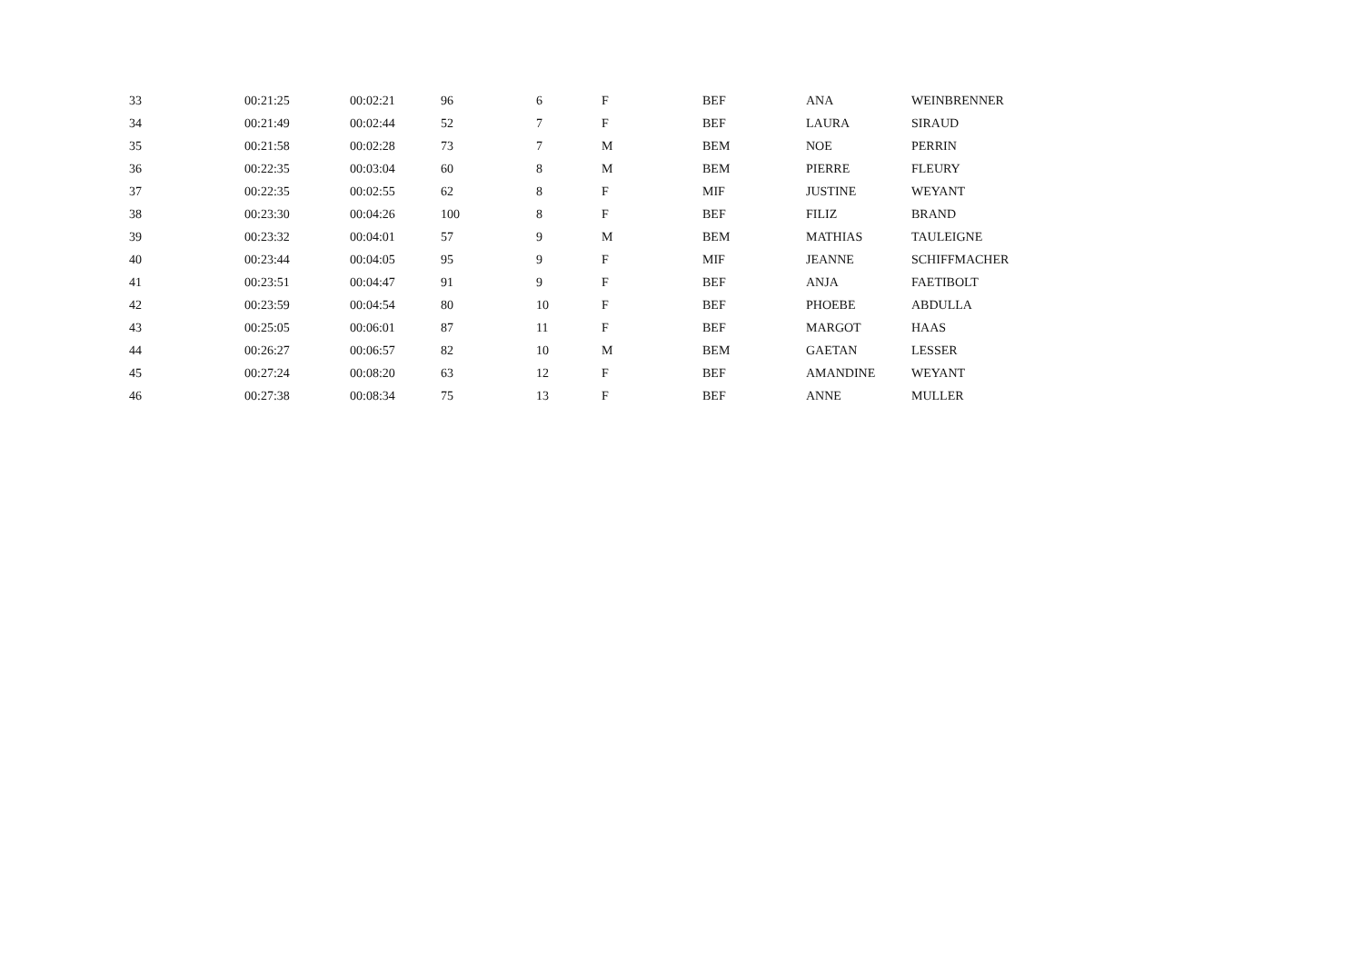| 33 | 00:21:25 | 00:02:21 | 96 | 6 | F | BEF | ANA | WEINBRENNER |
| 34 | 00:21:49 | 00:02:44 | 52 | 7 | F | BEF | LAURA | SIRAUD |
| 35 | 00:21:58 | 00:02:28 | 73 | 7 | M | BEM | NOE | PERRIN |
| 36 | 00:22:35 | 00:03:04 | 60 | 8 | M | BEM | PIERRE | FLEURY |
| 37 | 00:22:35 | 00:02:55 | 62 | 8 | F | MIF | JUSTINE | WEYANT |
| 38 | 00:23:30 | 00:04:26 | 100 | 8 | F | BEF | FILIZ | BRAND |
| 39 | 00:23:32 | 00:04:01 | 57 | 9 | M | BEM | MATHIAS | TAULEIGNE |
| 40 | 00:23:44 | 00:04:05 | 95 | 9 | F | MIF | JEANNE | SCHIFFMACHER |
| 41 | 00:23:51 | 00:04:47 | 91 | 9 | F | BEF | ANJA | FAETIBOLT |
| 42 | 00:23:59 | 00:04:54 | 80 | 10 | F | BEF | PHOEBE | ABDULLA |
| 43 | 00:25:05 | 00:06:01 | 87 | 11 | F | BEF | MARGOT | HAAS |
| 44 | 00:26:27 | 00:06:57 | 82 | 10 | M | BEM | GAETAN | LESSER |
| 45 | 00:27:24 | 00:08:20 | 63 | 12 | F | BEF | AMANDINE | WEYANT |
| 46 | 00:27:38 | 00:08:34 | 75 | 13 | F | BEF | ANNE | MULLER |